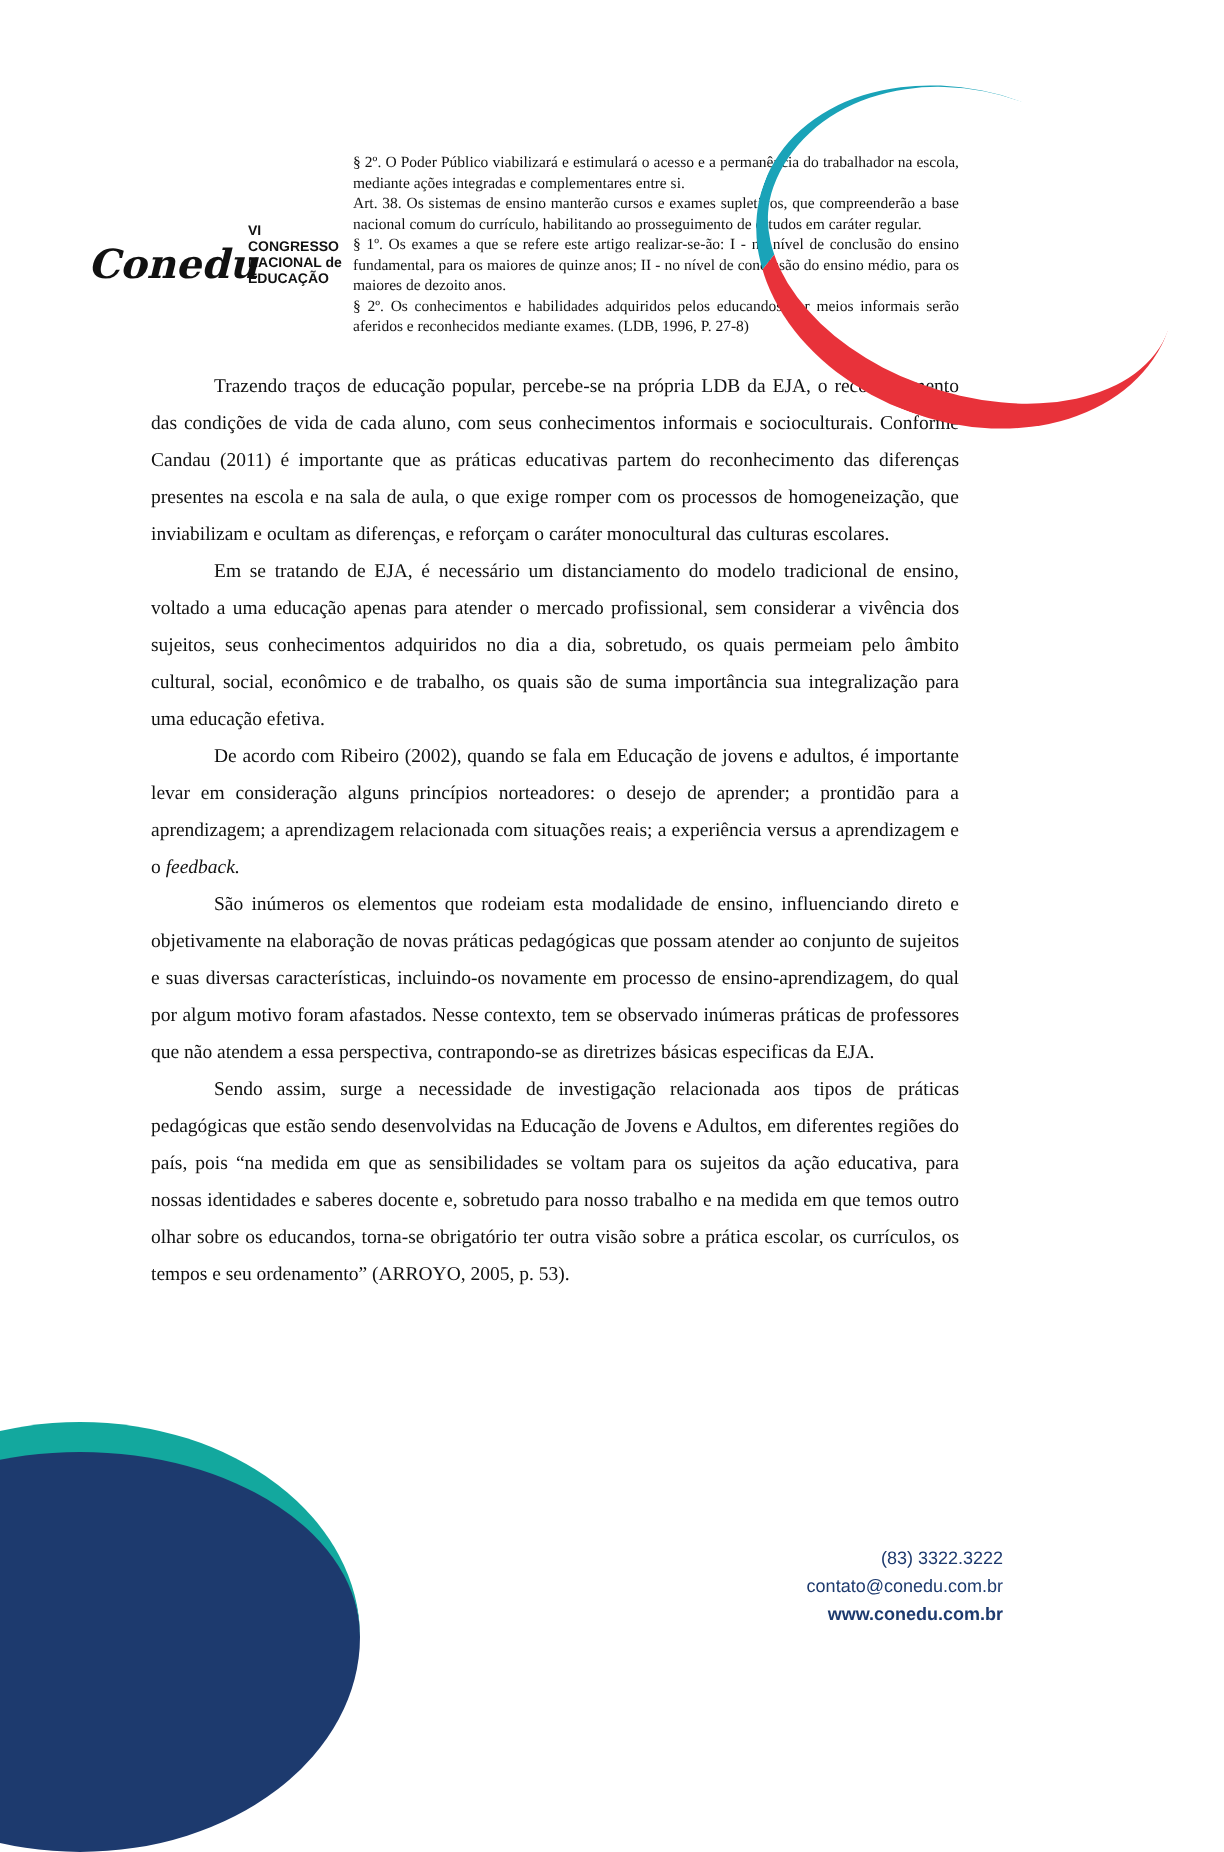Conedu
VI CONGRESSO
NACIONAL de
EDUCAÇÃO
§ 2º. O Poder Público viabilizará e estimulará o acesso e a permanência do trabalhador na escola, mediante ações integradas e complementares entre si.
Art. 38. Os sistemas de ensino manterão cursos e exames supletivos, que compreenderão a base nacional comum do currículo, habilitando ao prosseguimento de estudos em caráter regular.
§ 1º. Os exames a que se refere este artigo realizar-se-ão: I - no nível de conclusão do ensino fundamental, para os maiores de quinze anos; II - no nível de conclusão do ensino médio, para os maiores de dezoito anos.
§ 2º. Os conhecimentos e habilidades adquiridos pelos educandos por meios informais serão aferidos e reconhecidos mediante exames. (LDB, 1996, P. 27-8)
Trazendo traços de educação popular, percebe-se na própria LDB da EJA, o reconhecimento das condições de vida de cada aluno, com seus conhecimentos informais e socioculturais. Conforme Candau (2011) é importante que as práticas educativas partem do reconhecimento das diferenças presentes na escola e na sala de aula, o que exige romper com os processos de homogeneização, que inviabilizam e ocultam as diferenças, e reforçam o caráter monocultural das culturas escolares.
Em se tratando de EJA, é necessário um distanciamento do modelo tradicional de ensino, voltado a uma educação apenas para atender o mercado profissional, sem considerar a vivência dos sujeitos, seus conhecimentos adquiridos no dia a dia, sobretudo, os quais permeiam pelo âmbito cultural, social, econômico e de trabalho, os quais são de suma importância sua integralização para uma educação efetiva.
De acordo com Ribeiro (2002), quando se fala em Educação de jovens e adultos, é importante levar em consideração alguns princípios norteadores: o desejo de aprender; a prontidão para a aprendizagem; a aprendizagem relacionada com situações reais; a experiência versus a aprendizagem e o feedback.
São inúmeros os elementos que rodeiam esta modalidade de ensino, influenciando direto e objetivamente na elaboração de novas práticas pedagógicas que possam atender ao conjunto de sujeitos e suas diversas características, incluindo-os novamente em processo de ensino-aprendizagem, do qual por algum motivo foram afastados. Nesse contexto, tem se observado inúmeras práticas de professores que não atendem a essa perspectiva, contrapondo-se as diretrizes básicas especificas da EJA.
Sendo assim, surge a necessidade de investigação relacionada aos tipos de práticas pedagógicas que estão sendo desenvolvidas na Educação de Jovens e Adultos, em diferentes regiões do país, pois “na medida em que as sensibilidades se voltam para os sujeitos da ação educativa, para nossas identidades e saberes docente e, sobretudo para nosso trabalho e na medida em que temos outro olhar sobre os educandos, torna-se obrigatório ter outra visão sobre a prática escolar, os currículos, os tempos e seu ordenamento” (ARROYO, 2005, p. 53).
(83) 3322.3222
contato@conedu.com.br
www.conedu.com.br